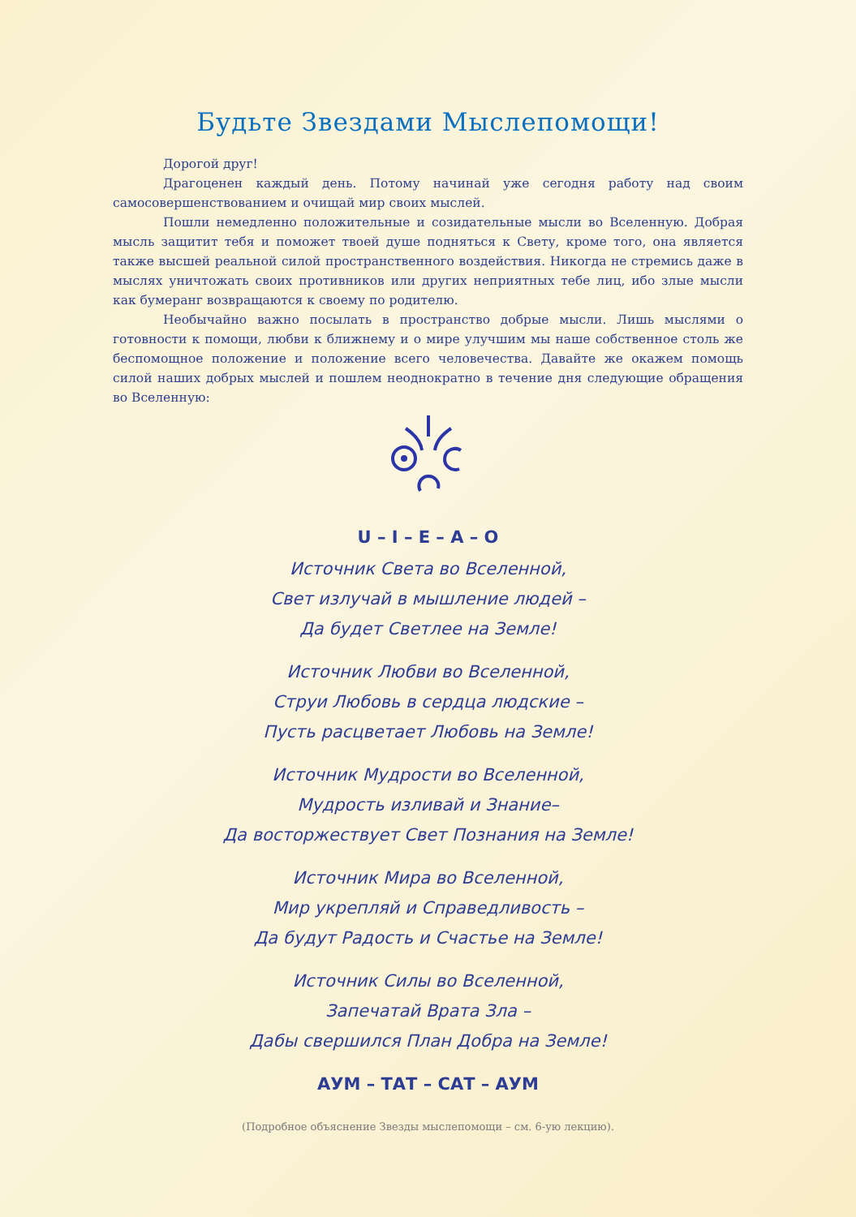Будьте Звездами Мыслепомощи!
Дорогой друг!
Драгоценен каждый день. Потому начинай уже сегодня работу над своим самосовершенствованием и очищай мир своих мыслей.
Пошли немедленно положительные и созидательные мысли во Вселенную. Добрая мысль защитит тебя и поможет твоей душе подняться к Свету, кроме того, она является также высшей реальной силой пространственного воздействия. Никогда не стремись даже в мыслях уничтожать своих противников или других неприятных тебе лиц, ибо злые мысли как бумеранг возвращаются к своему по родителю.
Необычайно важно посылать в пространство добрые мысли. Лишь мыслями о готовности к помощи, любви к ближнему и о мире улучшим мы наше собственное столь же беспомощное положение и положение всего человечества. Давайте же окажем помощь силой наших добрых мыслей и пошлем неоднократно в течение дня следующие обращения во Вселенную:
U – I – E – A – O
Источник Света во Вселенной,
Свет излучай в мышление людей –
Да будет Светлее на Земле!
Источник Любви во Вселенной,
Струи Любовь в сердца людские –
Пусть расцветает Любовь на Земле!
Источник Мудрости во Вселенной,
Мудрость изливай и Знание–
Да восторжествует Свет Познания на Земле!
Источник Мира во Вселенной,
Мир укрепляй и Справедливость –
Да будут Радость и Счастье на Земле!
Источник Силы во Вселенной,
Запечатай Врата Зла –
Дабы свершился План Добра на Земле!
АУМ – ТАТ – САТ – АУМ
(Подробное объяснение Звезды мыслепомощи – см. 6-ую лекцию).